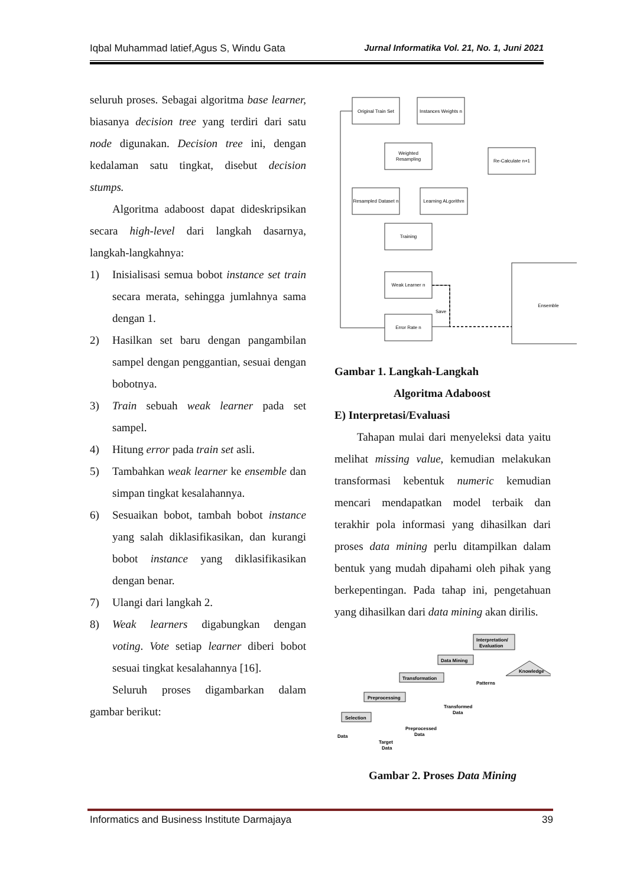Iqbal Muhammad latief,Agus S, Windu Gata Jurnal Informatika Vol. 21, No. 1, Juni 2021
seluruh proses. Sebagai algoritma base learner, biasanya decision tree yang terdiri dari satu node digunakan. Decision tree ini, dengan kedalaman satu tingkat, disebut decision stumps.
Algoritma adaboost dapat dideskripsikan secara high-level dari langkah dasarnya, langkah-langkahnya:
1) Inisialisasi semua bobot instance set train secara merata, sehingga jumlahnya sama dengan 1.
2) Hasilkan set baru dengan pangambilan sampel dengan penggantian, sesuai dengan bobotnya.
3) Train sebuah weak learner pada set sampel.
4) Hitung error pada train set asli.
5) Tambahkan weak learner ke ensemble dan simpan tingkat kesalahannya.
6) Sesuaikan bobot, tambah bobot instance yang salah diklasifikasikan, dan kurangi bobot instance yang diklasifikasikan dengan benar.
7) Ulangi dari langkah 2.
8) Weak learners digabungkan dengan voting. Vote setiap learner diberi bobot sesuai tingkat kesalahannya [16].
Seluruh proses digambarkan dalam gambar berikut:
Original Train Set
Instances Weights n
Weighted
Resampling
Re-Calculate n+1
Resampled Dataset n
Learning ALgorithm
Training
Weak Learner n
Save
Error Rate n
Ensemble
Gambar 1. Langkah-Langkah
Algoritma Adaboost
E) Interpretasi/Evaluasi
Tahapan mulai dari menyeleksi data yaitu melihat missing value, kemudian melakukan transformasi kebentuk numeric kemudian mencari mendapatkan model terbaik dan terakhir pola informasi yang dihasilkan dari proses data mining perlu ditampilkan dalam bentuk yang mudah dipahami oleh pihak yang berkepentingan. Pada tahap ini, pengetahuan yang dihasilkan dari data mining akan dirilis.
Selection
Preprocessing
Transformation
Data Mining
Interpretation/
Evaluation
Knowledge
Data
Target
Data
Preprocessed
Data
Transformed
Data
Patterns
Gambar 2. Proses Data Mining
Informatics and Business Institute Darmajaya 39